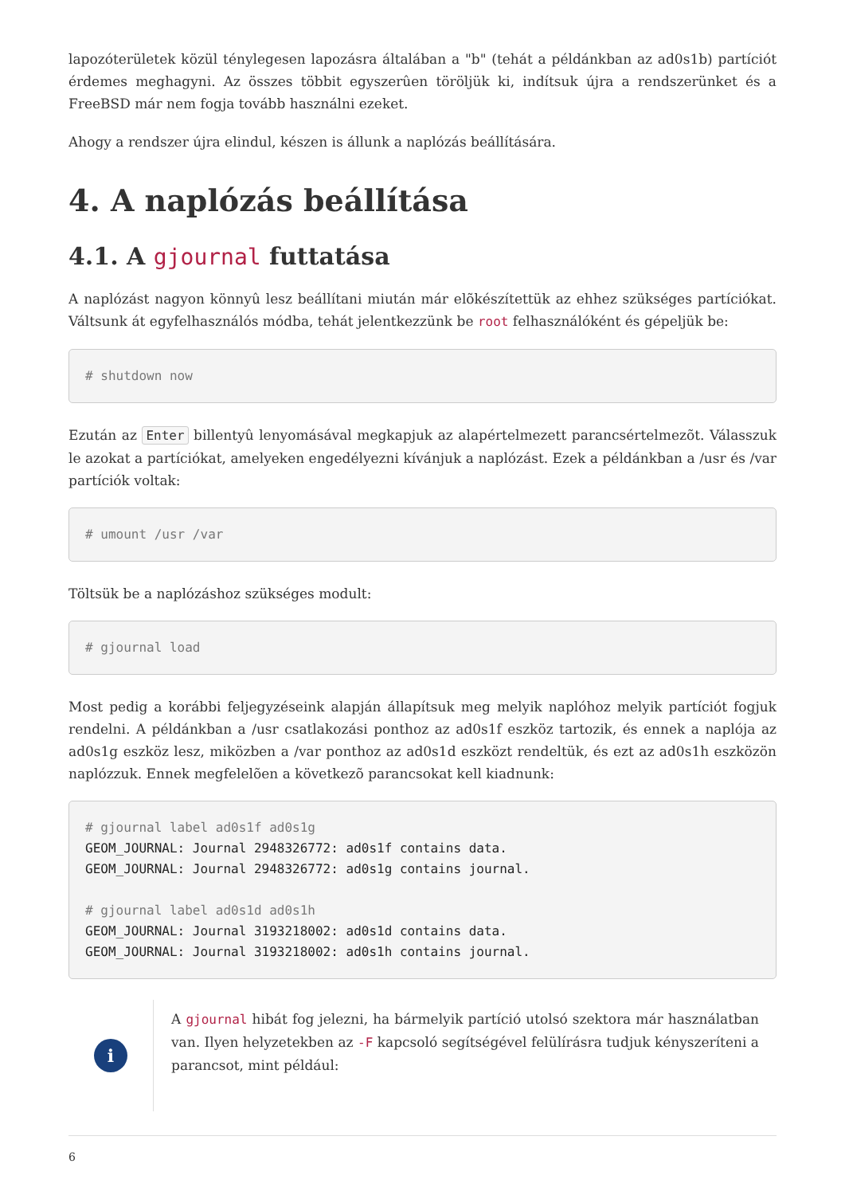lapozóterületek közül ténylegesen lapozásra általában a "b" (tehát a példánkban az ad0s1b) partíciót érdemes meghagyni. Az összes többit egyszerûen töröljük ki, indítsuk újra a rendszerünket és a FreeBSD már nem fogja tovább használni ezeket.
Ahogy a rendszer újra elindul, készen is állunk a naplózás beállítására.
4. A naplózás beállítása
4.1. A gjournal futtatása
A naplózást nagyon könnyû lesz beállítani miután már elõkészítettük az ehhez szükséges partíciókat. Váltsunk át egyfelhasználós módba, tehát jelentkezzünk be root felhasználóként és gépeljük be:
# shutdown now
Ezután az Enter billentyû lenyomásával megkapjuk az alapértelmezett parancsértelmezõt. Válasszuk le azokat a partíciókat, amelyeken engedélyezni kívánjuk a naplózást. Ezek a példánkban a /usr és /var partíciók voltak:
# umount /usr /var
Töltsük be a naplózáshoz szükséges modult:
# gjournal load
Most pedig a korábbi feljegyzéseink alapján állapítsuk meg melyik naplóhoz melyik partíciót fogjuk rendelni. A példánkban a /usr csatlakozási ponthoz az ad0s1f eszköz tartozik, és ennek a naplója az ad0s1g eszköz lesz, miközben a /var ponthoz az ad0s1d eszközt rendeltük, és ezt az ad0s1h eszközön naplózzuk. Ennek megfelelõen a következõ parancsokat kell kiadnunk:
# gjournal label ad0s1f ad0s1g
GEOM_JOURNAL: Journal 2948326772: ad0s1f contains data.
GEOM_JOURNAL: Journal 2948326772: ad0s1g contains journal.

# gjournal label ad0s1d ad0s1h
GEOM_JOURNAL: Journal 3193218002: ad0s1d contains data.
GEOM_JOURNAL: Journal 3193218002: ad0s1h contains journal.
i
A gjournal hibát fog jelezni, ha bármelyik partíció utolsó szektora már használatban van. Ilyen helyzetekben az -F kapcsoló segítségével felülírásra tudjuk kényszeríteni a parancsot, mint például:
6